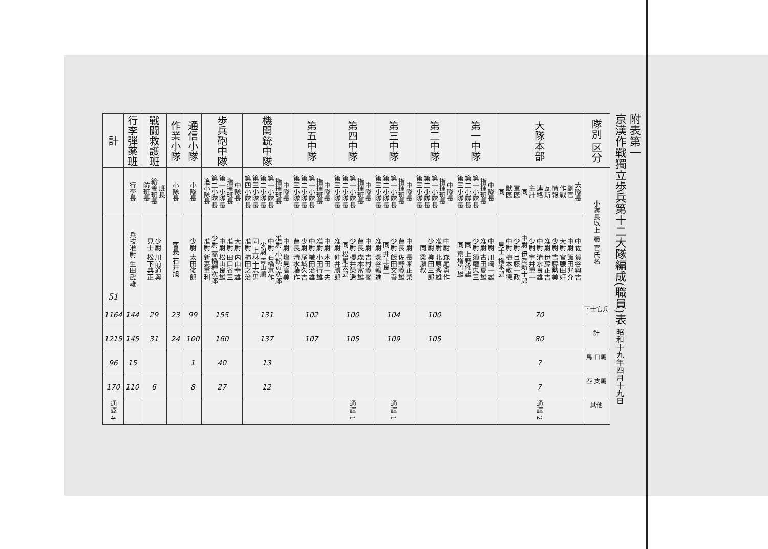附表第一
京漢作戰獨立歩兵第十二大隊編成(職員)表 昭和十九年四月十九日
| 隊別 区分 | 大隊本部 | 第一中隊 | 第二中隊 | 第三中隊 | 第四中隊 | 第五中隊 | 機関銃中隊 | 歩兵砲中隊 | 通信小隊 | 作業小隊 | 戰闘救護班 | 行李弾薬班 | 計 |
| --- | --- | --- | --- | --- | --- | --- | --- | --- | --- | --- | --- | --- | --- |
| 小隊長以上 職 官氏名 | 大隊長 副官 作戰 情報 瓦斯 連絡 主計 同 軍医 獣医 同 | 中隊長 指揮班長 第一小隊長 第二小隊長 第三小隊長 | 中隊長 指揮班長 第一小隊長 第二小隊長 第三小隊長 | 中隊長 指揮班長 第一小隊長 第二小隊長 第三小隊長 | 中隊長 指揮班長 第一小隊長 第二小隊長 第三小隊長 | 中隊長 指揮班長 第一小隊長 第二小隊長 第三小隊長 | 中隊長 指揮班長 第一小隊長 第二小隊長 第三小隊長 第四小隊長 | 中隊長 指揮班長 第一小隊長 第二小隊長 追小隊長 | 小隊長 | 小隊長 | 班長 給養班長 防班長 | 行李長 | |
| | 中佐 賀谷與吉 中尉 飯田兆介 大尉 宮腰田好 少尉 吉藤勲美 准尉 伊藤正吉 中尉 清水良雄 少尉 宇井重一 中尉 伊澤新十郎 少尉 目藤一政 中尉 梅本敬徳 見士 梅本郎 | 中尉 川崎一雄 准尉 古田夏雄 少尉 須磨忠三 同 上野修雄 同 京増竹雄 | 中尉 森尾勇作 准尉 北原秀雄 少尉 柳田三郎 同 梁瀬叔 | 中尉 長峯正榮 曹長 佐野義雄 少尉 飯田文吾 同 井上良一 准尉 深谷報進 | 中尉 吉村義馨 曹長 森本富雄 少尉 櫻井榮造 同 松尾太郎 准尉 仲井勝郎 | 中尉 木田一夫 准尉 小田行雄 中尉 織田治雄 少尉 尾城久吉 曹長 清水藤作 | 中尉 塩見高美 准尉 小松寅次郎 中尉 石橋京作 少尉 青山順 同 上林十志男 准尉 柿田之治 | 大尉 内山幸雄 准尉 田口省三 中尉 松山良雄 少尉 高橋種次郎 准尉 新妻重利 | 少尉 太田俊郎 | 曹長 石井旭 | 少尉 川前通與 見士 松下典正 | 兵技准尉 生田武雄 | 51 |
| 下士官兵 | 70 | | 100 | 104 | 100 | 102 | 131 | 155 | 99 | 23 | 29 | 144 | 1164 |
| 計 | 80 | | 105 | 109 | 105 | 107 | 137 | 160 | 100 | 24 | 31 | 145 | 1215 |
| 馬 日馬 | 7 | | | | | | 13 | 40 | 1 | | | 15 | 96 |
| 匹 支馬 | 7 | | | | | | 12 | 27 | 8 | | 6 | 110 | 170 |
| 其他 | 通譯 2 | | | 通譯 1 | 通譯 1 | | | | | | | | 通譯 4 |